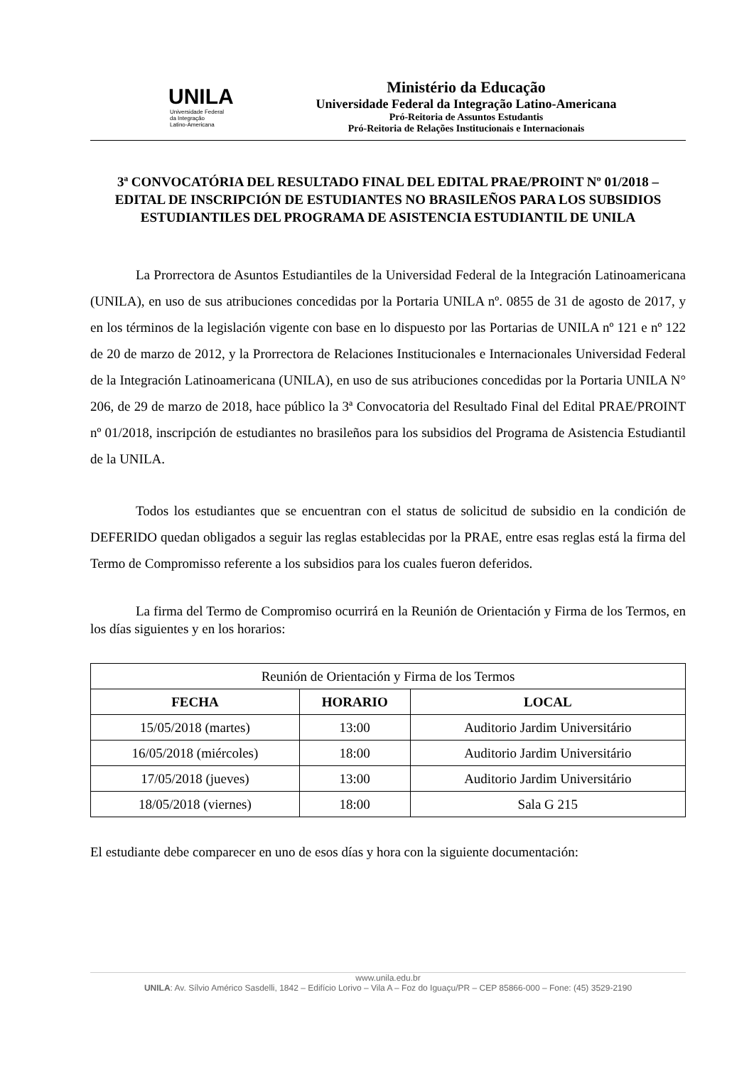UNILA
Universidade Federal
da Integração
Latino-Americana
Ministério da Educação
Universidade Federal da Integração Latino-Americana
Pró-Reitoria de Assuntos Estudantis
Pró-Reitoria de Relações Institucionais e Internacionais
3ª CONVOCATÓRIA DEL RESULTADO FINAL DEL EDITAL PRAE/PROINT Nº 01/2018 – EDITAL DE INSCRIPCIÓN DE ESTUDIANTES NO BRASILEÑOS PARA LOS SUBSIDIOS ESTUDIANTILES DEL PROGRAMA DE ASISTENCIA ESTUDIANTIL DE UNILA
La Prorrectora de Asuntos Estudiantiles de la Universidad Federal de la Integración Latinoamericana (UNILA), en uso de sus atribuciones concedidas por la Portaria UNILA nº. 0855 de 31 de agosto de 2017, y en los términos de la legislación vigente con base en lo dispuesto por las Portarias de UNILA nº 121 e nº 122 de 20 de marzo de 2012, y la Prorrectora de Relaciones Institucionales e Internacionales Universidad Federal de la Integración Latinoamericana (UNILA), en uso de sus atribuciones concedidas por la Portaria UNILA N° 206, de 29 de marzo de 2018, hace público la 3ª Convocatoria del Resultado Final del Edital PRAE/PROINT nº 01/2018, inscripción de estudiantes no brasileños para los subsidios del Programa de Asistencia Estudiantil de la UNILA.
Todos los estudiantes que se encuentran con el status de solicitud de subsidio en la condición de DEFERIDO quedan obligados a seguir las reglas establecidas por la PRAE, entre esas reglas está la firma del Termo de Compromisso referente a los subsidios para los cuales fueron deferidos.
La firma del Termo de Compromiso ocurrirá en la Reunión de Orientación y Firma de los Termos, en los días siguientes y en los horarios:
| Reunión de Orientación y Firma de los Termos | | |
| FECHA | HORARIO | LOCAL |
| 15/05/2018 (martes) | 13:00 | Auditorio Jardim Universitário |
| 16/05/2018 (miércoles) | 18:00 | Auditorio Jardim Universitário |
| 17/05/2018 (jueves) | 13:00 | Auditorio Jardim Universitário |
| 18/05/2018 (viernes) | 18:00 | Sala G 215 |
El estudiante debe comparecer en uno de esos días y hora con la siguiente documentación:
www.unila.edu.br
UNILA: Av. Sílvio Américo Sasdelli, 1842 – Edifício Lorivo – Vila A – Foz do Iguaçu/PR – CEP 85866-000 – Fone: (45) 3529-2190